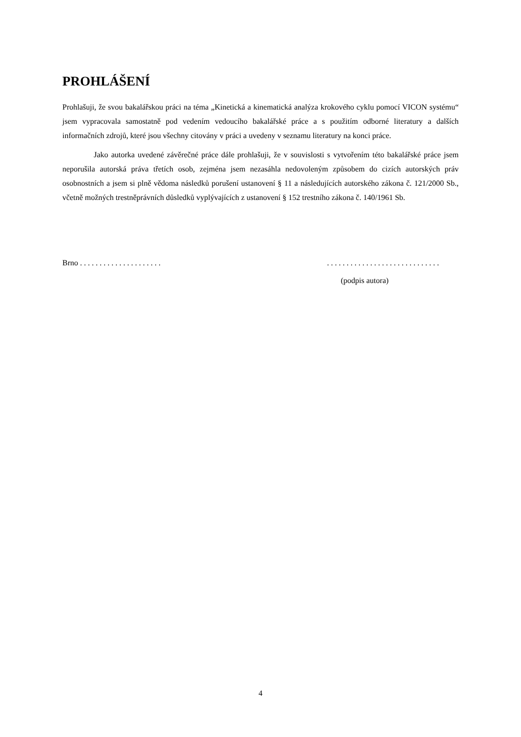PROHLÁŠENÍ
Prohlašuji, že svou bakalářskou práci na téma „Kinetická a kinematická analýza krokového cyklu pomocí VICON systému“ jsem vypracovala samostatně pod vedením vedoucího bakalářské práce a s použitím odborné literatury a dalších informačních zdrojů, které jsou všechny citovány v práci a uvedeny v seznamu literatury na konci práce.
Jako autorka uvedené závěrečné práce dále prohlašuji, že v souvislosti s vytvořením této bakalářské práce jsem neporušila autorská práva třetích osob, zejména jsem nezasáhla nedovoleným způsobem do cizích autorských práv osobnostních a jsem si plně vědoma následků porušení ustanovení § 11 a následujících autorského zákona č. 121/2000 Sb., včetně možných trestněprávních důsledků vyplývajících z ustanovení § 152 trestního zákona č. 140/1961 Sb.
Brno . . . . . . . . . . . . . . . . . . . . .. . . . . . . . . . . . . . . . . . . . . . . . . . . . .
(podpis autora)
4